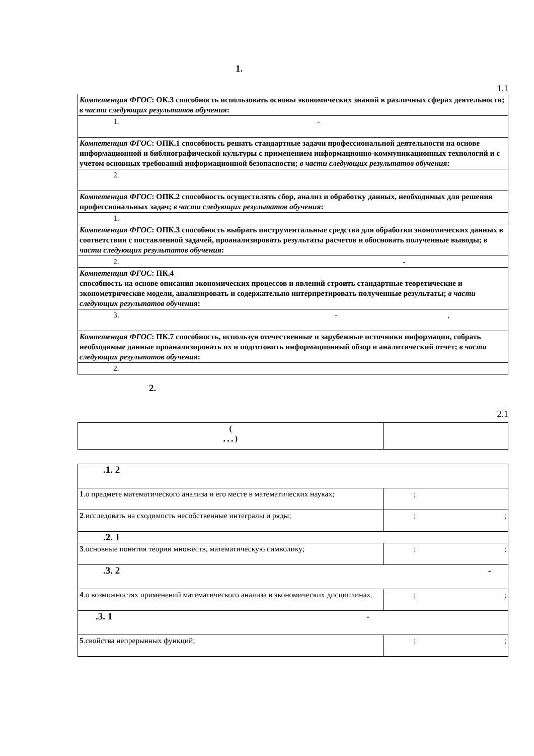1.
1.1
| Компетенция ФГОС : ОК.3 способность использовать основы экономических знаний в различных сферах деятельности; в части следующих результатов обучения : |
| 1. - |
| Компетенция ФГОС : ОПК.1 способность решать стандартные задачи профессиональной деятельности на основе информационной и библиографической культуры с применением информационно-коммуникационных технологий и с учетом основных требований информационной безопасности; в части следующих результатов обучения : |
| 2. |
| Компетенция ФГОС : ОПК.2 способность осуществлять сбор, анализ и обработку данных, необходимых для решения профессиональных задач; в части следующих результатов обучения : |
| 1. |
| Компетенция ФГОС : ОПК.3 способность выбрать инструментальные средства для обработки экономических данных в соответствии с поставленной задачей, проанализировать результаты расчетов и обосновать полученные выводы; в части следующих результатов обучения : |
| 2. - |
| Компетенция ФГОС : ПК.4 способность на основе описания экономических процессов и явлений строить стандартные теоретические и эконометрические модели, анализировать и содержательно интерпретировать полученные результаты; в части следующих результатов обучения : |
| 3. - , |
| Компетенция ФГОС : ПК.7 способность, используя отечественные и зарубежные источники информации, собрать необходимые данные проанализировать их и подготовить информационный обзор и аналитический отчет; в части следующих результатов обучения : |
| 2. |
2.
2.1
| ( , , , ) | |
| .1. 2 | |
| 1 .о предмете математического анализа и его месте в математических науках; | ; |
| 2 .исследовать на сходимость несобственные интегралы и ряды; | ; ; |
| .2. 1 | |
| 3 .основные понятия теории множеств, математическую символику; | ; ; |
| .3. 2 - | |
| 4 .о возможностях применений математического анализа в экономических дисциплинах. | ; ; |
| .3. 1 - | |
| 5 .свойства непрерывных функций; | ; ; |